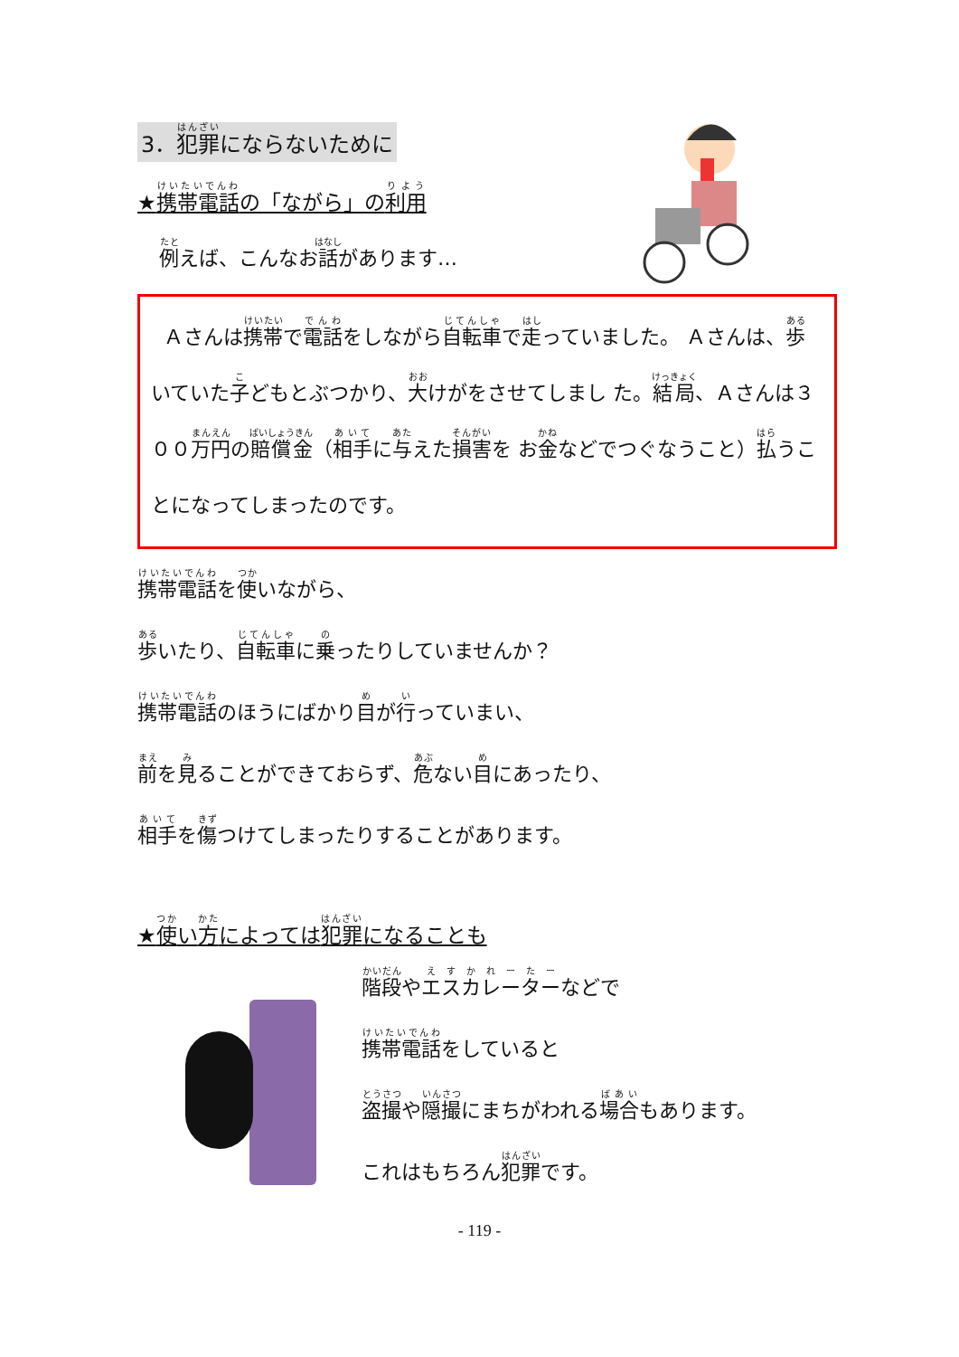3．犯罪にならないために
★携帯電話の「ながら」の利用
例えば、こんなお話があります…
Ａさんは携帯で電話をしながら自転車で走っていました。 Ａさんは、歩いていた子どもとぶつかり、大けがをさせてしまし た。結局、Ａさんは３００万円の賠償金（相手に与えた損害を お金などでつぐなうこと）払うことになってしまったのです。
携帯電話を使いながら、
歩いたり、自転車に乗ったりしていませんか？
携帯電話のほうにばかり目が行っていまい、
前を見ることができておらず、危ない目にあったり、
相手を傷つけてしまったりすることがあります。
★使い方によっては犯罪になることも
階段やエスカレーターなどで
携帯電話をしていると
盗撮や隠撮にまちがわれる場合もあります。
これはもちろん犯罪です。
- 119 -